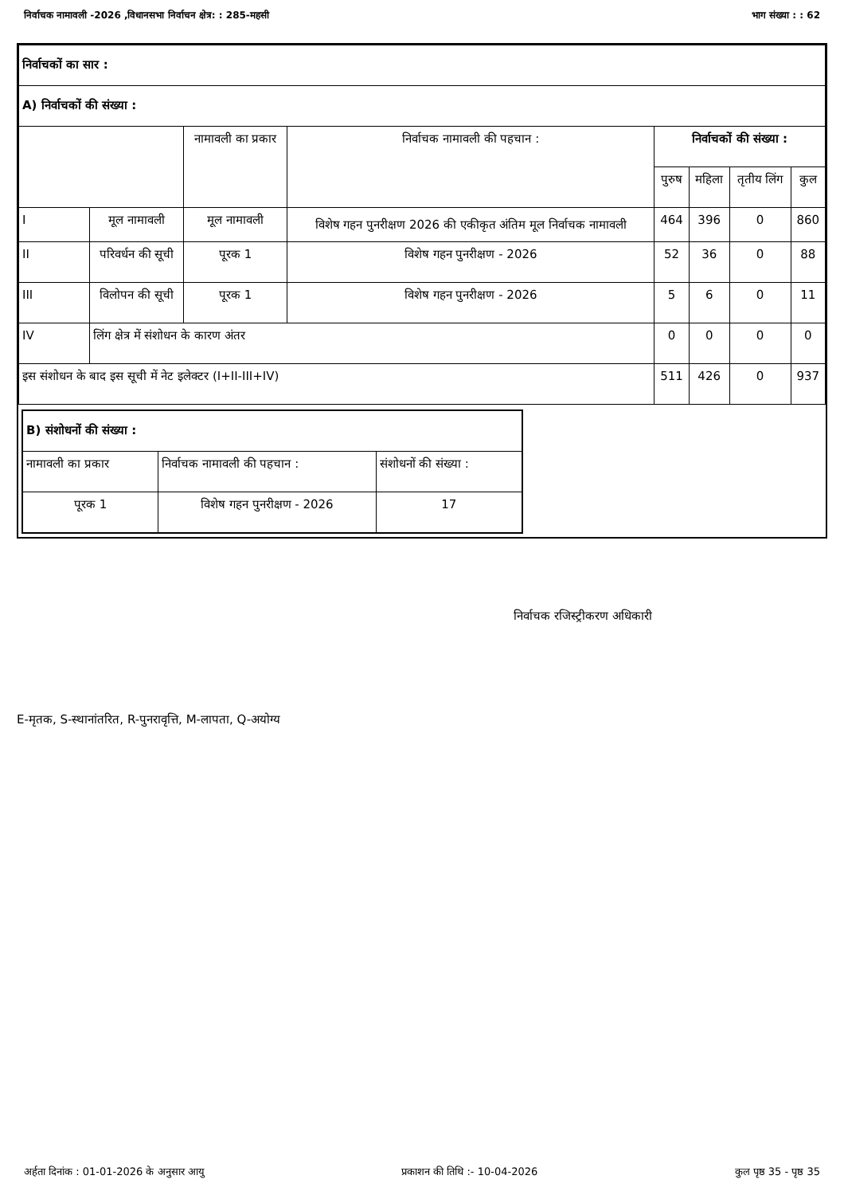निर्वाचक नामावली -2026 ,विधानसभा निर्वाचन क्षेत्र: : 285-महसी भाग संख्या : : 62
| निर्वाचकों का सार : | | | | | | | |
| A) निर्वाचकों की संख्या : | | | | | | | |
| | | नामावली का प्रकार | निर्वाचक नामावली की पहचान : | निर्वाचकों की संख्या : | | | |
| | | | | पुरुष | महिला | तृतीय लिंग | कुल |
| I | मूल नामावली | मूल नामावली | विशेष गहन पुनरीक्षण 2026 की एकीकृत अंतिम मूल निर्वाचक नामावली | 464 | 396 | 0 | 860 |
| II | परिवर्धन की सूची | पूरक 1 | विशेष गहन पुनरीक्षण - 2026 | 52 | 36 | 0 | 88 |
| III | विलोपन की सूची | पूरक 1 | विशेष गहन पुनरीक्षण - 2026 | 5 | 6 | 0 | 11 |
| IV | लिंग क्षेत्र में संशोधन के कारण अंतर | | | 0 | 0 | 0 | 0 |
| इस संशोधन के बाद इस सूची में नेट इलेक्टर (I+II-III+IV) | | | | 511 | 426 | 0 | 937 |
| B) संशोधनों की संख्या : | | |
| नामावली का प्रकार | निर्वाचक नामावली की पहचान : | संशोधनों की संख्या : |
| पूरक 1 | विशेष गहन पुनरीक्षण - 2026 | 17 |
निर्वाचक रजिस्ट्रीकरण अधिकारी
E-मृतक, S-स्थानांतरित, R-पुनरावृत्ति, M-लापता, Q-अयोग्य
अर्हता दिनांक : 01-01-2026 के अनुसार आयु प्रकाशन की तिथि :- 10-04-2026 कुल पृष्ठ 35 - पृष्ठ 35